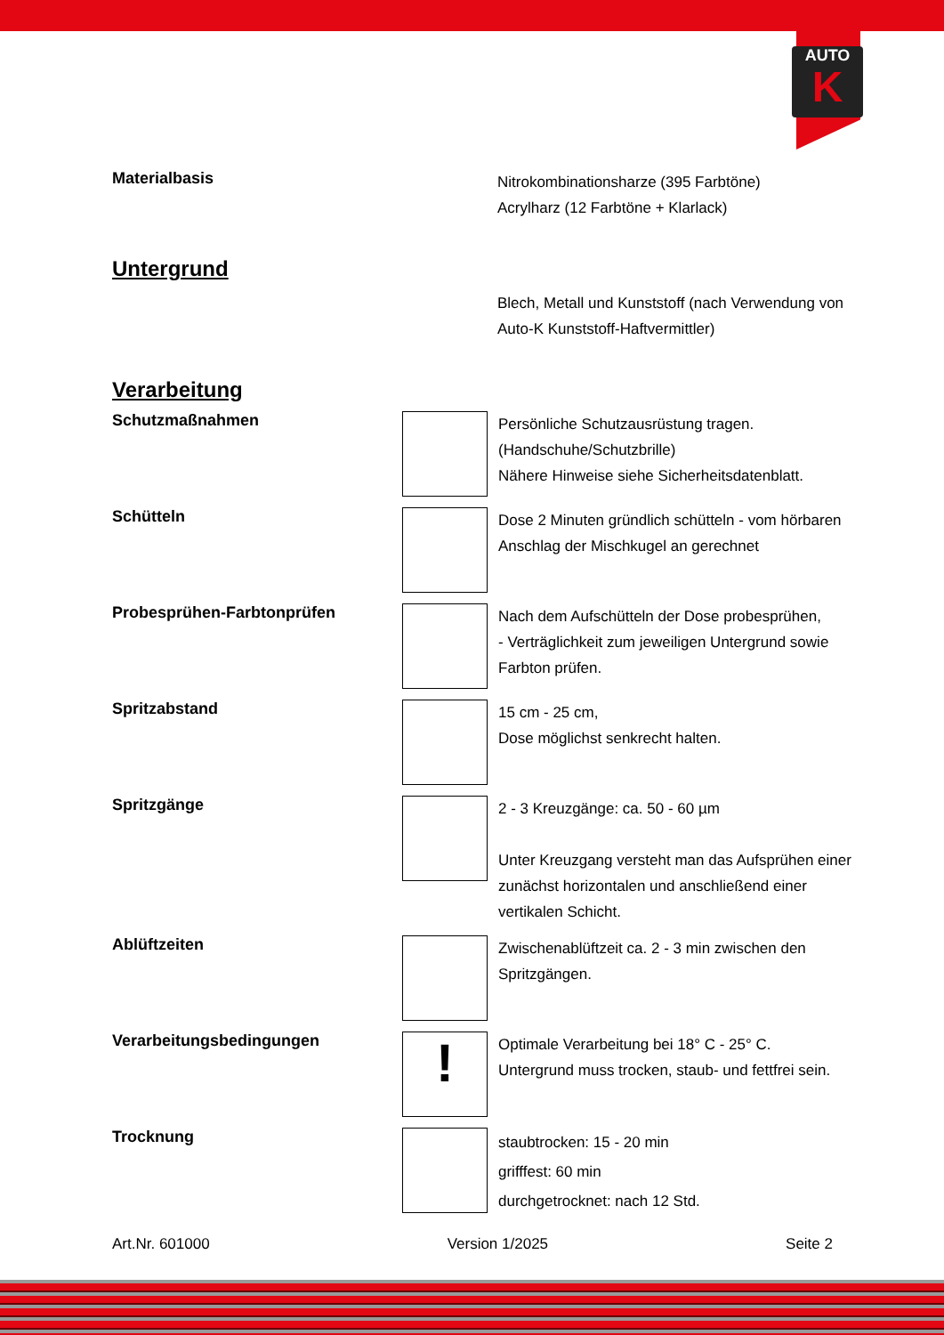AUTO
K
Materialbasis
Nitrokombinationsharze (395 Farbtöne)
Acrylharz (12 Farbtöne + Klarlack)
Untergrund
Blech, Metall und Kunststoff (nach Verwendung von Auto-K Kunststoff-Haftvermittler)
Verarbeitung
Schutzmaßnahmen
Persönliche Schutzausrüstung tragen.
(Handschuhe/Schutzbrille)
Nähere Hinweise siehe Sicherheitsdatenblatt.
Schütteln
Dose 2 Minuten gründlich schütteln - vom hörbaren Anschlag der Mischkugel an gerechnet
Probesprühen-Farbtonprüfen
Nach dem Aufschütteln der Dose probesprühen,
- Verträglichkeit zum jeweiligen Untergrund sowie Farbton prüfen.
Spritzabstand
15 cm - 25 cm,
Dose möglichst senkrecht halten.
Spritzgänge
2 - 3 Kreuzgänge: ca. 50 - 60 µm
Unter Kreuzgang versteht man das Aufsprühen einer zunächst horizontalen und anschließend einer vertikalen Schicht.
Ablüftzeiten
Zwischenablüftzeit ca. 2 - 3 min zwischen den Spritzgängen.
Verarbeitungsbedingungen
!
Optimale Verarbeitung bei 18° C - 25° C.
Untergrund muss trocken, staub- und fettfrei sein.
Trocknung
staubtrocken: 15 - 20 min
grifffest: 60 min
durchgetrocknet: nach 12 Std.
Art.Nr. 601000 Version 1/2025 Seite 2